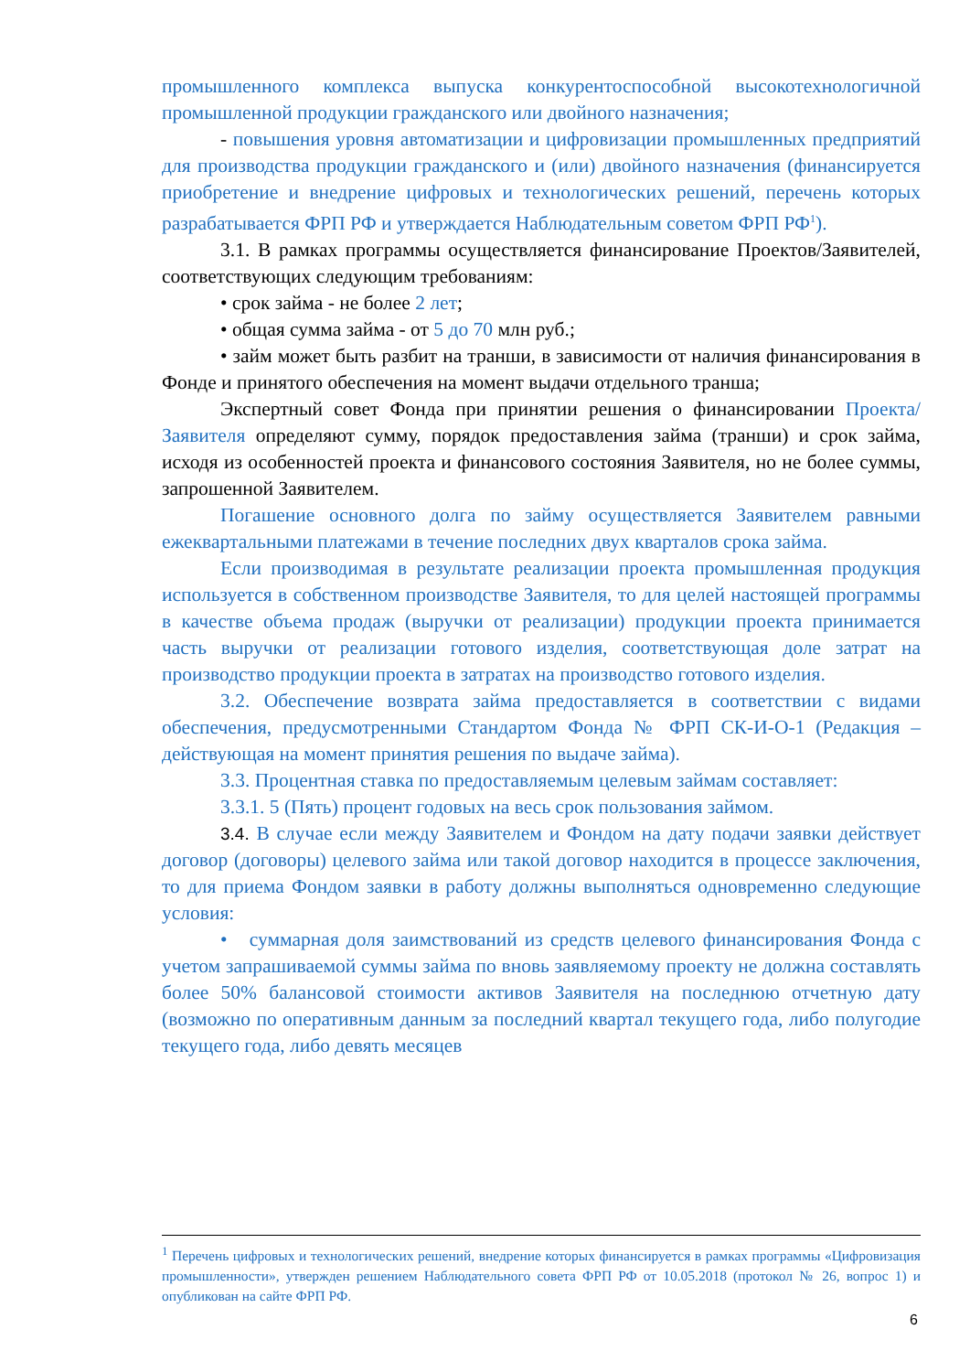промышленного комплекса выпуска конкурентоспособной высокотехнологичной промышленной продукции гражданского или двойного назначения;
- повышения уровня автоматизации и цифровизации промышленных предприятий для производства продукции гражданского и (или) двойного назначения (финансируется приобретение и внедрение цифровых и технологических решений, перечень которых разрабатывается ФРП РФ и утверждается Наблюдательным советом ФРП РФ<sup>1</sup>).
3.1. В рамках программы осуществляется финансирование Проектов/Заявителей, соответствующих следующим требованиям:
• срок займа - не более 2 лет;
• общая сумма займа - от 5 до 70 млн руб.;
• займ может быть разбит на транши, в зависимости от наличия финансирования в Фонде и принятого обеспечения на момент выдачи отдельного транша;
Экспертный совет Фонда при принятии решения о финансировании Проекта/Заявителя определяют сумму, порядок предоставления займа (транши) и срок займа, исходя из особенностей проекта и финансового состояния Заявителя, но не более суммы, запрошенной Заявителем.
Погашение основного долга по займу осуществляется Заявителем равными ежеквартальными платежами в течение последних двух кварталов срока займа.
Если производимая в результате реализации проекта промышленная продукция используется в собственном производстве Заявителя, то для целей настоящей программы в качестве объема продаж (выручки от реализации) продукции проекта принимается часть выручки от реализации готового изделия, соответствующая доле затрат на производство продукции проекта в затратах на производство готового изделия.
3.2. Обеспечение возврата займа предоставляется в соответствии с видами обеспечения, предусмотренными Стандартом Фонда № ФРП СК-И-О-1 (Редакция – действующая на момент принятия решения по выдаче займа).
3.3. Процентная ставка по предоставляемым целевым займам составляет:
3.3.1. 5 (Пять) процент годовых на весь срок пользования займом.
3.4. В случае если между Заявителем и Фондом на дату подачи заявки действует договор (договоры) целевого займа или такой договор находится в процессе заключения, то для приема Фондом заявки в работу должны выполняться одновременно следующие условия:
• суммарная доля заимствований из средств целевого финансирования Фонда с учетом запрашиваемой суммы займа по вновь заявляемому проекту не должна составлять более 50% балансовой стоимости активов Заявителя на последнюю отчетную дату (возможно по оперативным данным за последний квартал текущего года, либо полугодие текущего года, либо девять месяцев
<sup>1</sup> Перечень цифровых и технологических решений, внедрение которых финансируется в рамках программы «Цифровизация промышленности», утвержден решением Наблюдательного совета ФРП РФ от 10.05.2018 (протокол № 26, вопрос 1) и опубликован на сайте ФРП РФ.
6